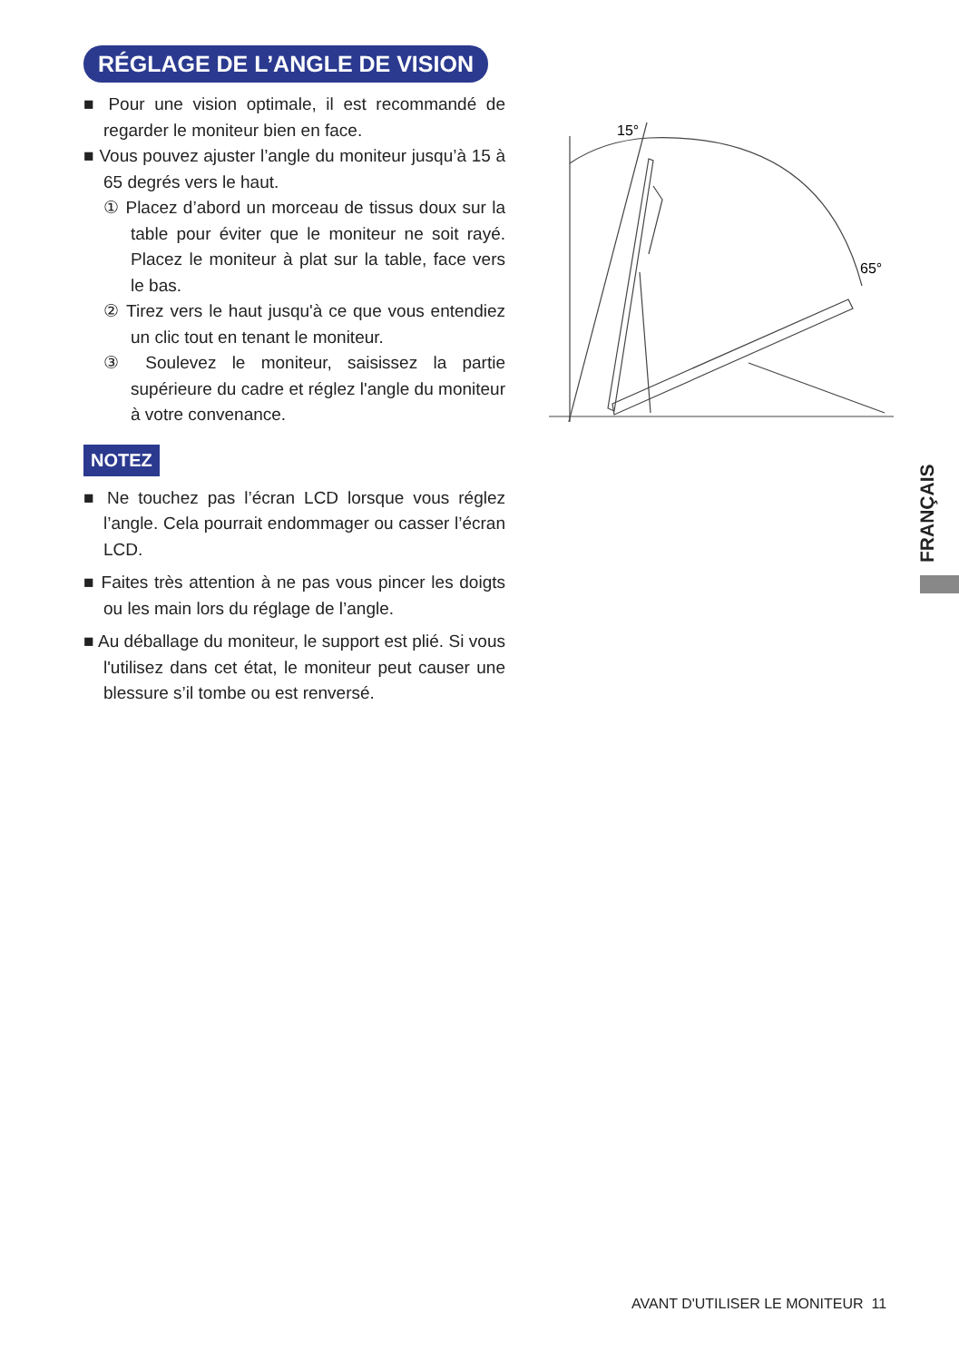RÉGLAGE DE L’ANGLE DE VISION
■ Pour une vision optimale, il est recommandé de regarder le moniteur bien en face.
■ Vous pouvez ajuster l’angle du moniteur jusqu’à 15 à 65 degrés vers le haut.
① Placez d’abord un morceau de tissus doux sur la table pour éviter que le moniteur ne soit rayé. Placez le moniteur à plat sur la table, face vers le bas.
② Tirez vers le haut jusqu'à ce que vous entendiez un clic tout en tenant le moniteur.
③ Soulevez le moniteur, saisissez la partie supérieure du cadre et réglez l'angle du moniteur à votre convenance.
NOTEZ
■ Ne touchez pas l’écran LCD lorsque vous réglez l’angle. Cela pourrait endommager ou casser l’écran LCD.
■ Faites très attention à ne pas vous pincer les doigts ou les main lors du réglage de l’angle.
■ Au déballage du moniteur, le support est plié. Si vous l'utilisez dans cet état, le moniteur peut causer une blessure s’il tombe ou est renversé.
15°
65°
FRANÇAIS
AVANT D'UTILISER LE MONITEUR 11